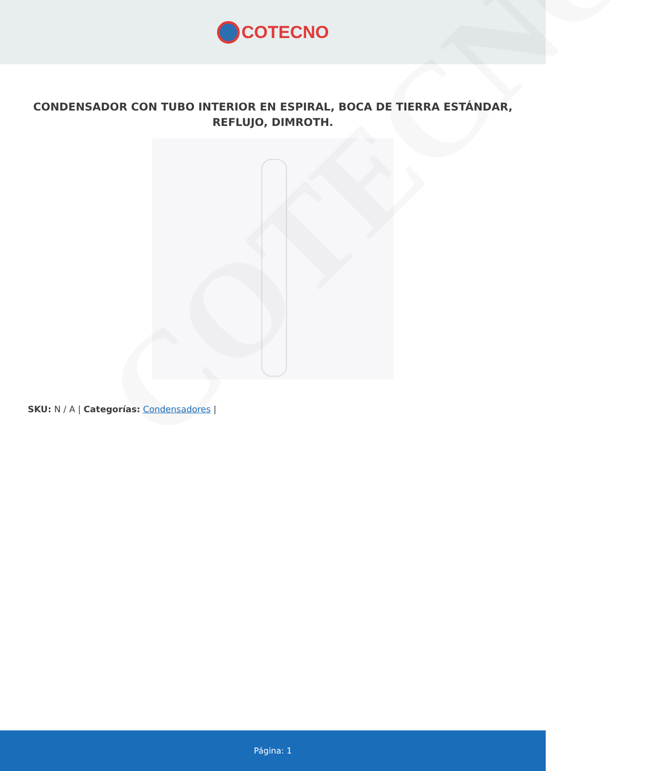COTECNO
CONDENSADOR CON TUBO INTERIOR EN ESPIRAL, BOCA DE TIERRA ESTÁNDAR, REFLUJO, DIMROTH.
SKU: N / A | Categorías: Condensadores |
COTECNO
Página: 1